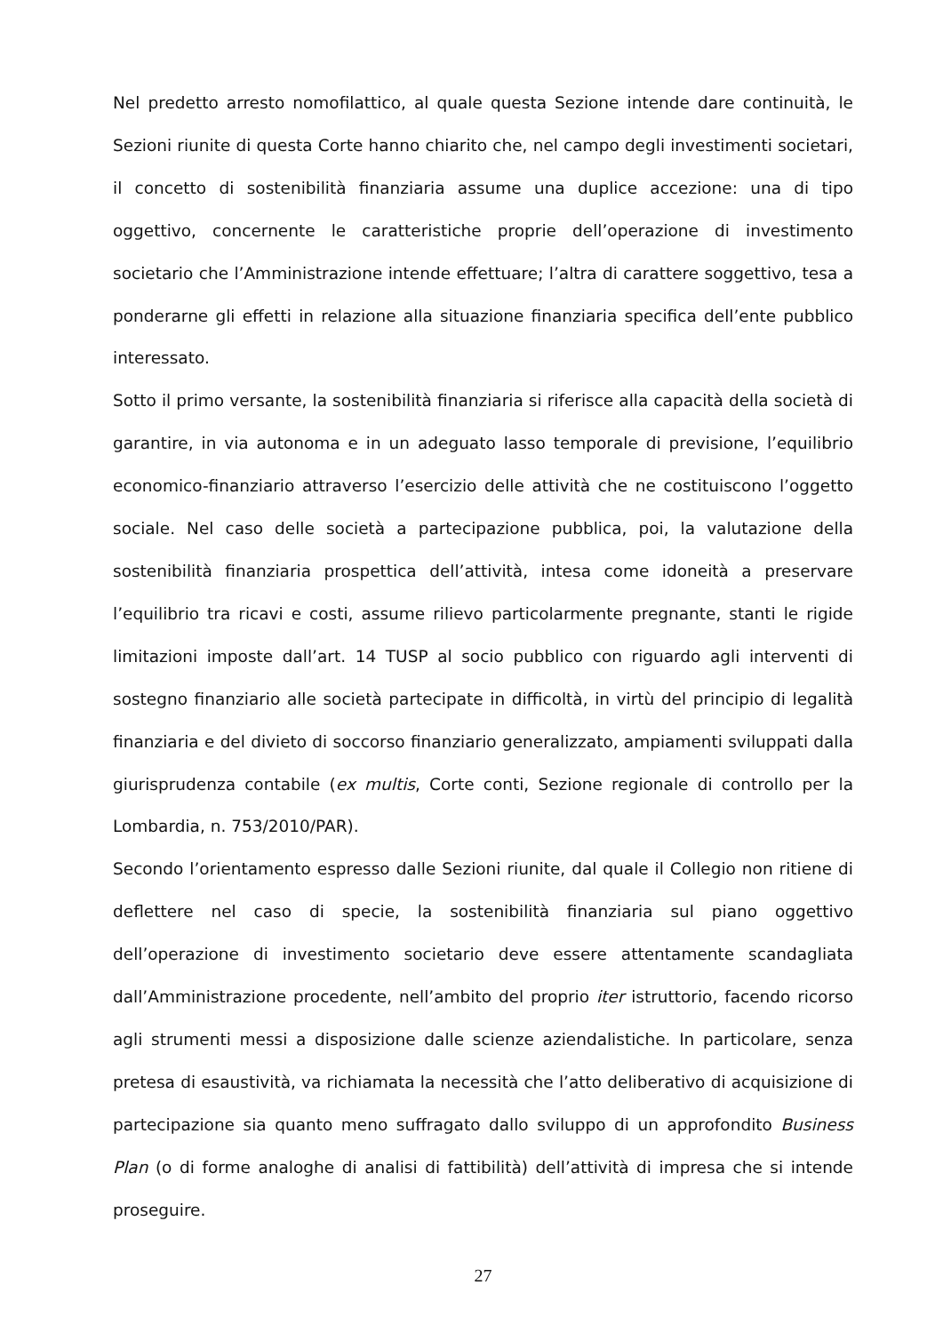Nel predetto arresto nomofilattico, al quale questa Sezione intende dare continuità, le Sezioni riunite di questa Corte hanno chiarito che, nel campo degli investimenti societari, il concetto di sostenibilità finanziaria assume una duplice accezione: una di tipo oggettivo, concernente le caratteristiche proprie dell’operazione di investimento societario che l’Amministrazione intende effettuare; l’altra di carattere soggettivo, tesa a ponderarne gli effetti in relazione alla situazione finanziaria specifica dell’ente pubblico interessato.
Sotto il primo versante, la sostenibilità finanziaria si riferisce alla capacità della società di garantire, in via autonoma e in un adeguato lasso temporale di previsione, l’equilibrio economico-finanziario attraverso l’esercizio delle attività che ne costituiscono l’oggetto sociale. Nel caso delle società a partecipazione pubblica, poi, la valutazione della sostenibilità finanziaria prospettica dell’attività, intesa come idoneità a preservare l’equilibrio tra ricavi e costi, assume rilievo particolarmente pregnante, stanti le rigide limitazioni imposte dall’art. 14 TUSP al socio pubblico con riguardo agli interventi di sostegno finanziario alle società partecipate in difficoltà, in virtù del principio di legalità finanziaria e del divieto di soccorso finanziario generalizzato, ampiamenti sviluppati dalla giurisprudenza contabile (ex multis, Corte conti, Sezione regionale di controllo per la Lombardia, n. 753/2010/PAR).
Secondo l’orientamento espresso dalle Sezioni riunite, dal quale il Collegio non ritiene di deflettere nel caso di specie, la sostenibilità finanziaria sul piano oggettivo dell’operazione di investimento societario deve essere attentamente scandagliata dall’Amministrazione procedente, nell’ambito del proprio iter istruttorio, facendo ricorso agli strumenti messi a disposizione dalle scienze aziendalistiche. In particolare, senza pretesa di esaustività, va richiamata la necessità che l’atto deliberativo di acquisizione di partecipazione sia quanto meno suffragato dallo sviluppo di un approfondito Business Plan (o di forme analoghe di analisi di fattibilità) dell’attività di impresa che si intende proseguire.
27